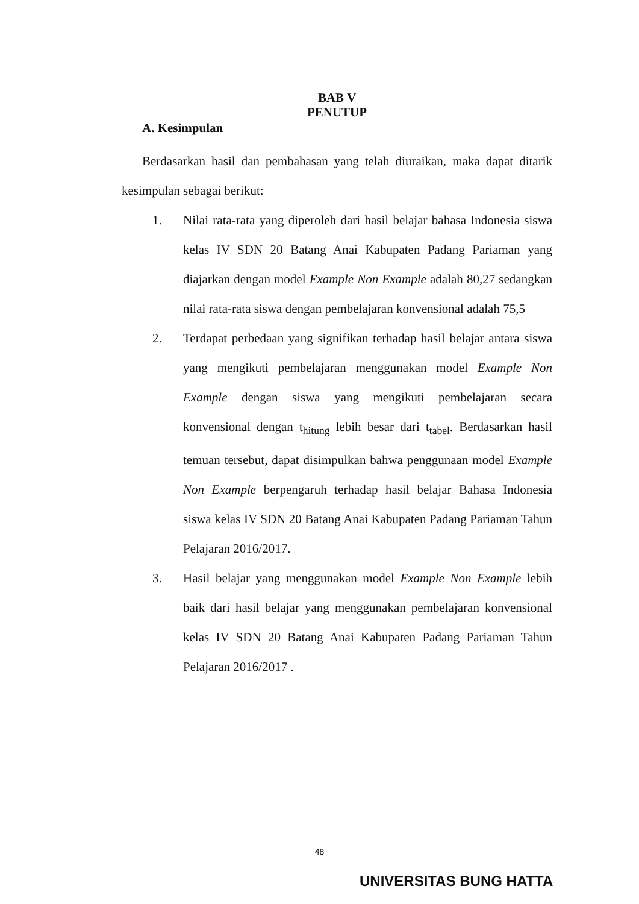BAB V
PENUTUP
A. Kesimpulan
Berdasarkan hasil dan pembahasan yang telah diuraikan, maka dapat ditarik kesimpulan sebagai berikut:
1. Nilai rata-rata yang diperoleh dari hasil belajar bahasa Indonesia siswa kelas IV SDN 20 Batang Anai Kabupaten Padang Pariaman yang diajarkan dengan model Example Non Example adalah 80,27 sedangkan nilai rata-rata siswa dengan pembelajaran konvensional adalah 75,5
2. Terdapat perbedaan yang signifikan terhadap hasil belajar antara siswa yang mengikuti pembelajaran menggunakan model Example Non Example dengan siswa yang mengikuti pembelajaran secara konvensional dengan t<sub>hitung</sub> lebih besar dari t<sub>tabel</sub>. Berdasarkan hasil temuan tersebut, dapat disimpulkan bahwa penggunaan model Example Non Example berpengaruh terhadap hasil belajar Bahasa Indonesia siswa kelas IV SDN 20 Batang Anai Kabupaten Padang Pariaman Tahun Pelajaran 2016/2017.
3. Hasil belajar yang menggunakan model Example Non Example lebih baik dari hasil belajar yang menggunakan pembelajaran konvensional kelas IV SDN 20 Batang Anai Kabupaten Padang Pariaman Tahun Pelajaran 2016/2017 .
48
UNIVERSITAS BUNG HATTA